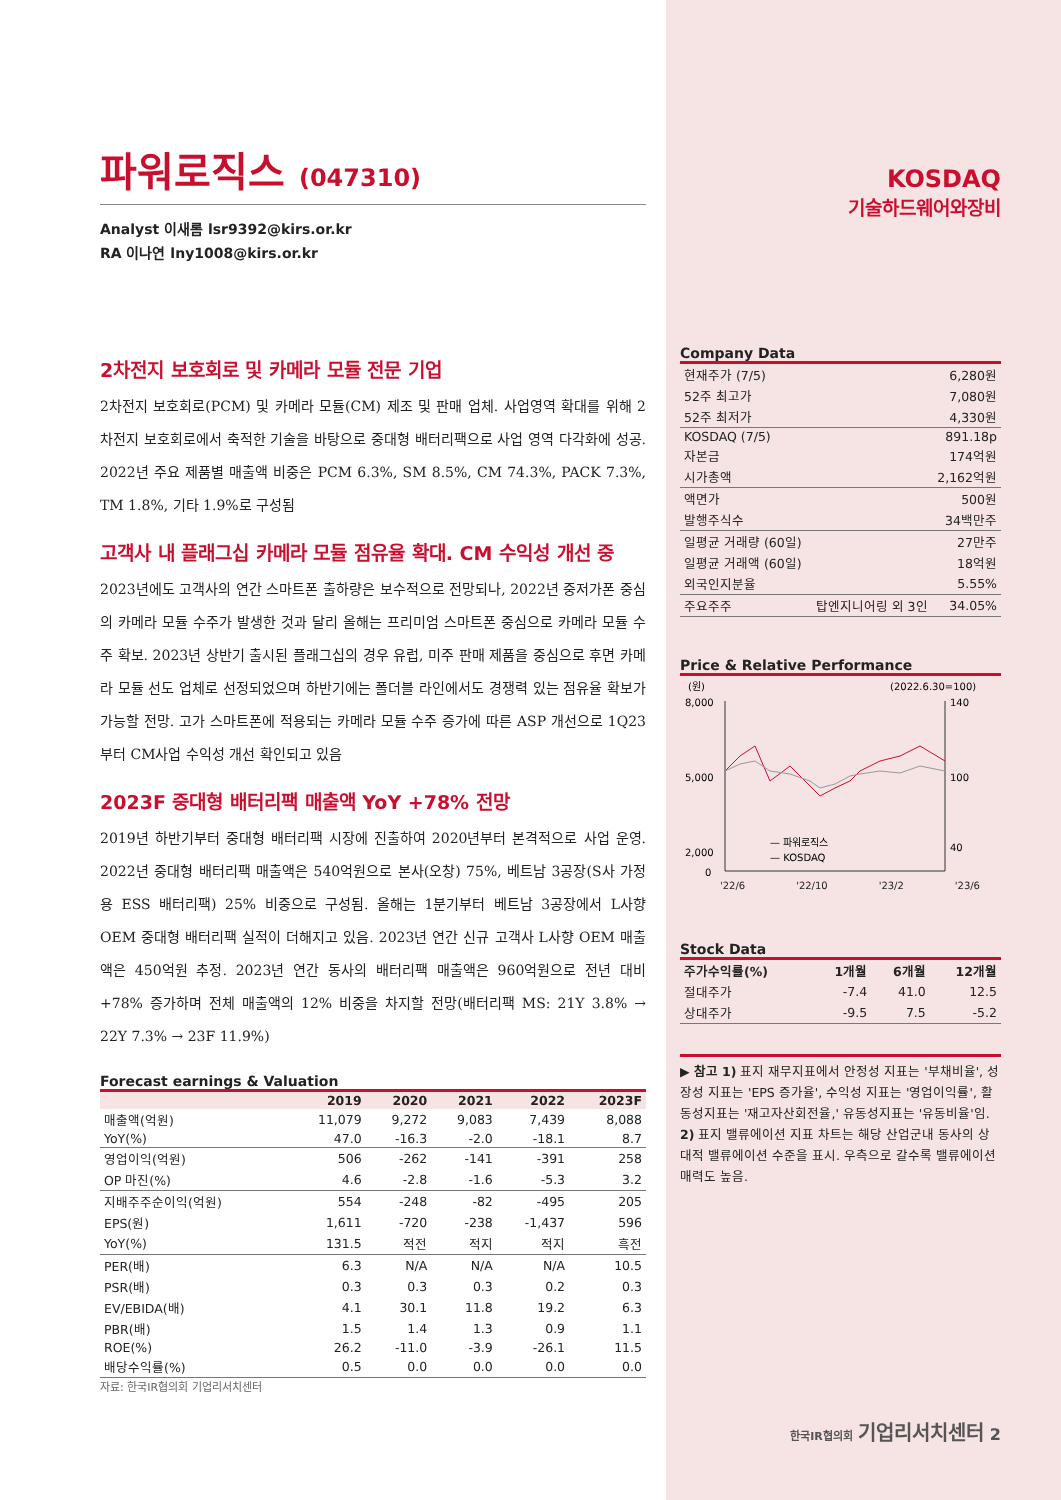파워로직스 (047310)
Analyst 이새롬 lsr9392@kirs.or.kr
RA 이나연 lny1008@kirs.or.kr
2차전지 보호회로 및 카메라 모듈 전문 기업
2차전지 보호회로(PCM) 및 카메라 모듈(CM) 제조 및 판매 업체. 사업영역 확대를 위해 2차전지 보호회로에서 축적한 기술을 바탕으로 중대형 배터리팩으로 사업 영역 다각화에 성공. 2022년 주요 제품별 매출액 비중은 PCM 6.3%, SM 8.5%, CM 74.3%, PACK 7.3%, TM 1.8%, 기타 1.9%로 구성됨
고객사 내 플래그십 카메라 모듈 점유율 확대. CM 수익성 개선 중
2023년에도 고객사의 연간 스마트폰 출하량은 보수적으로 전망되나, 2022년 중저가폰 중심의 카메라 모듈 수주가 발생한 것과 달리 올해는 프리미엄 스마트폰 중심으로 카메라 모듈 수주 확보. 2023년 상반기 출시된 플래그십의 경우 유럽, 미주 판매 제품을 중심으로 후면 카메라 모듈 선도 업체로 선정되었으며 하반기에는 폴더블 라인에서도 경쟁력 있는 점유율 확보가 가능할 전망. 고가 스마트폰에 적용되는 카메라 모듈 수주 증가에 따른 ASP 개선으로 1Q23부터 CM사업 수익성 개선 확인되고 있음
2023F 중대형 배터리팩 매출액 YoY +78% 전망
2019년 하반기부터 중대형 배터리팩 시장에 진출하여 2020년부터 본격적으로 사업 운영. 2022년 중대형 배터리팩 매출액은 540억원으로 본사(오창) 75%, 베트남 3공장(S사 가정용 ESS 배터리팩) 25% 비중으로 구성됨. 올해는 1분기부터 베트남 3공장에서 L사향 OEM 중대형 배터리팩 실적이 더해지고 있음. 2023년 연간 신규 고객사 L사향 OEM 매출액은 450억원 추정. 2023년 연간 동사의 배터리팩 매출액은 960억원으로 전년 대비 +78% 증가하며 전체 매출액의 12% 비중을 차지할 전망(배터리팩 MS: 21Y 3.8% → 22Y 7.3% → 23F 11.9%)
Forecast earnings & Valuation
| | 2019 | 2020 | 2021 | 2022 | 2023F |
| --- | --- | --- | --- | --- | --- |
| 매출액(억원) | 11,079 | 9,272 | 9,083 | 7,439 | 8,088 |
| YoY(%) | 47.0 | -16.3 | -2.0 | -18.1 | 8.7 |
| 영업이익(억원) | 506 | -262 | -141 | -391 | 258 |
| OP 마진(%) | 4.6 | -2.8 | -1.6 | -5.3 | 3.2 |
| 지배주주순이익(억원) | 554 | -248 | -82 | -495 | 205 |
| EPS(원) | 1,611 | -720 | -238 | -1,437 | 596 |
| YoY(%) | 131.5 | 적전 | 적지 | 적지 | 흑전 |
| PER(배) | 6.3 | N/A | N/A | N/A | 10.5 |
| PSR(배) | 0.3 | 0.3 | 0.3 | 0.2 | 0.3 |
| EV/EBIDA(배) | 4.1 | 30.1 | 11.8 | 19.2 | 6.3 |
| PBR(배) | 1.5 | 1.4 | 1.3 | 0.9 | 1.1 |
| ROE(%) | 26.2 | -11.0 | -3.9 | -26.1 | 11.5 |
| 배당수익률(%) | 0.5 | 0.0 | 0.0 | 0.0 | 0.0 |
자료: 한국IR협의회 기업리서치센터
KOSDAQ
기술하드웨어와장비
Company Data
| 현재주가 (7/5) | | 6,280원 |
| 52주 최고가 | | 7,080원 |
| 52주 최저가 | | 4,330원 |
| KOSDAQ (7/5) | | 891.18p |
| 자본금 | | 174억원 |
| 시가총액 | | 2,162억원 |
| 액면가 | | 500원 |
| 발행주식수 | | 34백만주 |
| 일평균 거래량 (60일) | | 27만주 |
| 일평균 거래액 (60일) | | 18억원 |
| 외국인지분율 | | 5.55% |
| 주요주주 | 탑엔지니어링 외 3인 | 34.05% |
Price & Relative Performance
(원)
(2022.6.30=100)
8,000
5,000
2,000
0
140
100
40
— 파워로직스
— KOSDAQ
'22/6 '22/10 '23/2 '23/6
Stock Data
| 주가수익률(%) | 1개월 | 6개월 | 12개월 |
| --- | --- | --- | --- |
| 절대주가 | -7.4 | 41.0 | 12.5 |
| 상대주가 | -9.5 | 7.5 | -5.2 |
▶ 참고 1) 표지 재무지표에서 안정성 지표는 '부채비율', 성장성 지표는 'EPS 증가율', 수익성 지표는 '영업이익률', 활동성지표는 '재고자산회전율,' 유동성지표는 '유동비율'임.
2) 표지 밸류에이션 지표 차트는 해당 산업군내 동사의 상대적 밸류에이션 수준을 표시. 우측으로 갈수록 밸류에이션 매력도 높음.
한국IR협의회 기업리서치센터 2